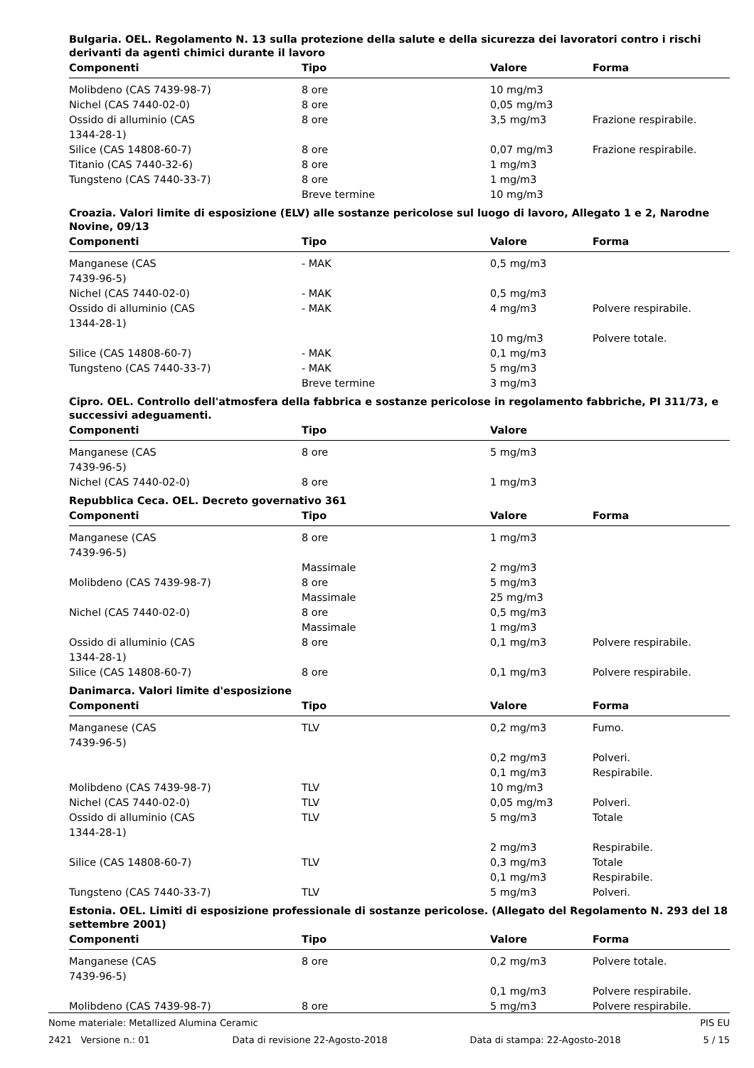Bulgaria. OEL. Regolamento N. 13 sulla protezione della salute e della sicurezza dei lavoratori contro i rischi derivanti da agenti chimici durante il lavoro
| Componenti | Tipo | Valore | Forma |
| --- | --- | --- | --- |
| Molibdeno (CAS 7439-98-7) | 8 ore | 10 mg/m3 | |
| Nichel (CAS 7440-02-0) | 8 ore | 0,05 mg/m3 | |
| Ossido di alluminio (CAS 1344-28-1) | 8 ore | 3,5 mg/m3 | Frazione respirabile. |
| Silice (CAS 14808-60-7) | 8 ore | 0,07 mg/m3 | Frazione respirabile. |
| Titanio (CAS 7440-32-6) | 8 ore | 1 mg/m3 | |
| Tungsteno (CAS 7440-33-7) | 8 ore | 1 mg/m3 | |
| | Breve termine | 10 mg/m3 | |
Croazia. Valori limite di esposizione (ELV) alle sostanze pericolose sul luogo di lavoro, Allegato 1 e 2, Narodne Novine, 09/13
| Componenti | Tipo | Valore | Forma |
| --- | --- | --- | --- |
| Manganese (CAS 7439-96-5) | - MAK | 0,5 mg/m3 | |
| Nichel (CAS 7440-02-0) | - MAK | 0,5 mg/m3 | |
| Ossido di alluminio (CAS 1344-28-1) | - MAK | 4 mg/m3 | Polvere respirabile. |
| | | 10 mg/m3 | Polvere totale. |
| Silice (CAS 14808-60-7) | - MAK | 0,1 mg/m3 | |
| Tungsteno (CAS 7440-33-7) | - MAK | 5 mg/m3 | |
| | Breve termine | 3 mg/m3 | |
Cipro. OEL. Controllo dell'atmosfera della fabbrica e sostanze pericolose in regolamento fabbriche, PI 311/73, e successivi adeguamenti.
| Componenti | Tipo | Valore | |
| --- | --- | --- | --- |
| Manganese (CAS 7439-96-5) | 8 ore | 5 mg/m3 | |
| Nichel (CAS 7440-02-0) | 8 ore | 1 mg/m3 | |
Repubblica Ceca. OEL. Decreto governativo 361
| Componenti | Tipo | Valore | Forma |
| --- | --- | --- | --- |
| Manganese (CAS 7439-96-5) | 8 ore | 1 mg/m3 | |
| | Massimale | 2 mg/m3 | |
| Molibdeno (CAS 7439-98-7) | 8 ore | 5 mg/m3 | |
| | Massimale | 25 mg/m3 | |
| Nichel (CAS 7440-02-0) | 8 ore | 0,5 mg/m3 | |
| | Massimale | 1 mg/m3 | |
| Ossido di alluminio (CAS 1344-28-1) | 8 ore | 0,1 mg/m3 | Polvere respirabile. |
| Silice (CAS 14808-60-7) | 8 ore | 0,1 mg/m3 | Polvere respirabile. |
Danimarca. Valori limite d'esposizione
| Componenti | Tipo | Valore | Forma |
| --- | --- | --- | --- |
| Manganese (CAS 7439-96-5) | TLV | 0,2 mg/m3 | Fumo. |
| | | 0,2 mg/m3 | Polveri. |
| | | 0,1 mg/m3 | Respirabile. |
| Molibdeno (CAS 7439-98-7) | TLV | 10 mg/m3 | |
| Nichel (CAS 7440-02-0) | TLV | 0,05 mg/m3 | Polveri. |
| Ossido di alluminio (CAS 1344-28-1) | TLV | 5 mg/m3 | Totale |
| | | 2 mg/m3 | Respirabile. |
| Silice (CAS 14808-60-7) | TLV | 0,3 mg/m3 | Totale |
| | | 0,1 mg/m3 | Respirabile. |
| Tungsteno (CAS 7440-33-7) | TLV | 5 mg/m3 | Polveri. |
Estonia. OEL. Limiti di esposizione professionale di sostanze pericolose. (Allegato del Regolamento N. 293 del 18 settembre 2001)
| Componenti | Tipo | Valore | Forma |
| --- | --- | --- | --- |
| Manganese (CAS 7439-96-5) | 8 ore | 0,2 mg/m3 | Polvere totale. |
| | | 0,1 mg/m3 | Polvere respirabile. |
| Molibdeno (CAS 7439-98-7) | 8 ore | 5 mg/m3 | Polvere respirabile. |
Nome materiale: Metallized Alumina Ceramic PIS EU
2421 Versione n.: 01 Data di revisione 22-Agosto-2018 Data di stampa: 22-Agosto-2018 5 / 15